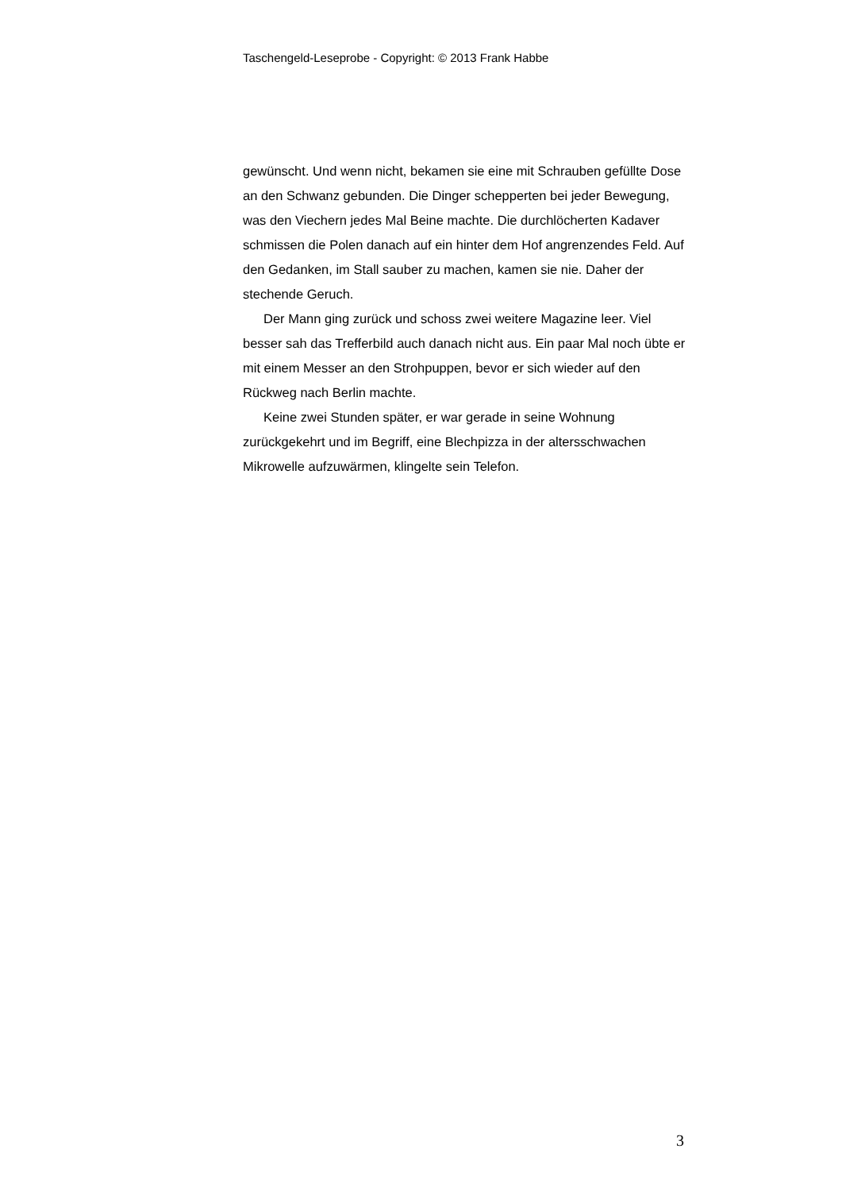Taschengeld-Leseprobe - Copyright: © 2013 Frank Habbe
gewünscht. Und wenn nicht, bekamen sie eine mit Schrauben gefüllte Dose an den Schwanz gebunden. Die Dinger schepperten bei jeder Bewegung, was den Viechern jedes Mal Beine machte. Die durchlöcherten Kadaver schmissen die Polen danach auf ein hinter dem Hof angrenzendes Feld. Auf den Gedanken, im Stall sauber zu machen, kamen sie nie. Daher der stechende Geruch.
Der Mann ging zurück und schoss zwei weitere Magazine leer. Viel besser sah das Trefferbild auch danach nicht aus. Ein paar Mal noch übte er mit einem Messer an den Strohpuppen, bevor er sich wieder auf den Rückweg nach Berlin machte.
Keine zwei Stunden später, er war gerade in seine Wohnung zurückgekehrt und im Begriff, eine Blechpizza in der altersschwachen Mikrowelle aufzuwärmen, klingelte sein Telefon.
3